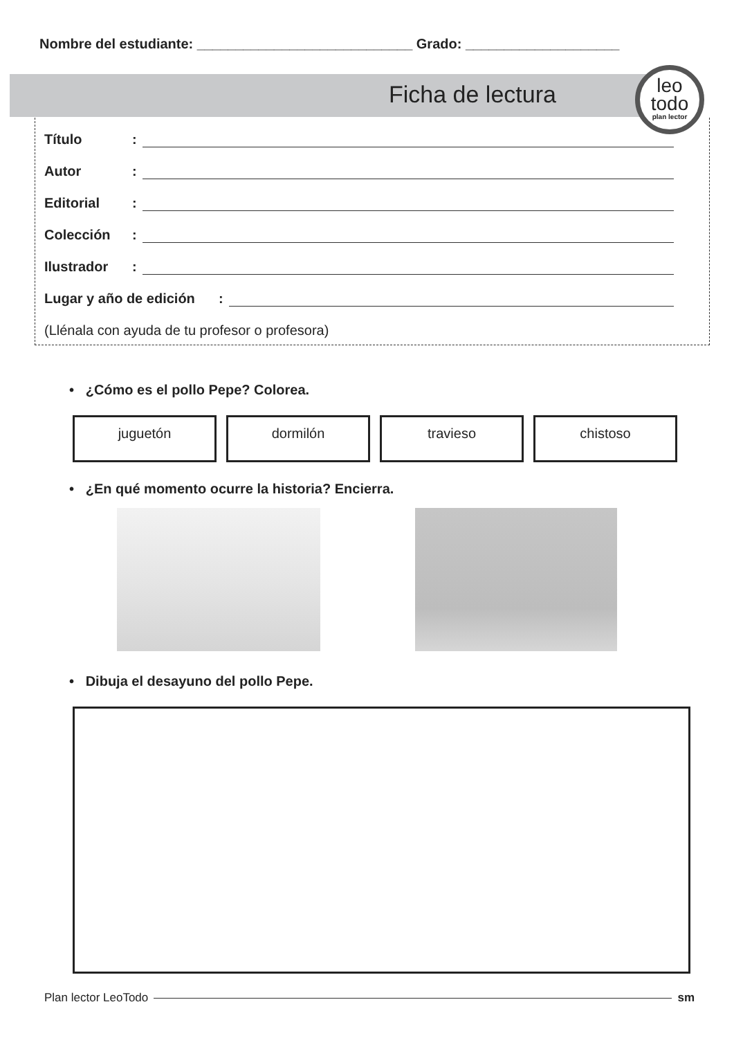Nombre del estudiante: ____________________________ Grado: ____________________
Ficha de lectura
leo
todo
plan lector
Título:
Autor:
Editorial:
Colección:
Ilustrador:
Lugar y año de edición:
(Llénala con ayuda de tu profesor o profesora)
• ¿Cómo es el pollo Pepe? Colorea.
juguetón dormilón travieso chistoso
• ¿En qué momento ocurre la historia? Encierra.
• Dibuja el desayuno del pollo Pepe.
Plan lector LeoTodo sm